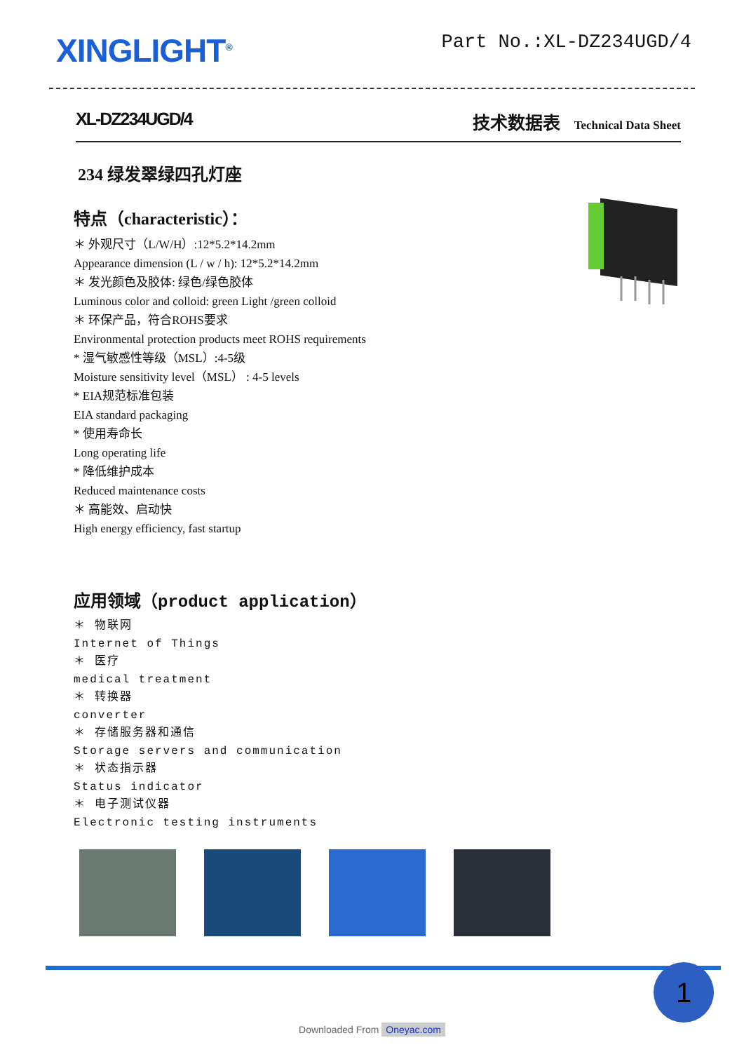XINGLIGHT<sup>®</sup>
Part No.:XL-DZ234UGD/4
XL-DZ234UGD/4 技术数据表 Technical Data Sheet
234 绿发翠绿四孔灯座
特点（characteristic）：
＊ 外观尺寸（L/W/H）:12*5.2*14.2mm
Appearance dimension (L / w / h): 12*5.2*14.2mm
＊ 发光颜色及胶体: 绿色/绿色胶体
Luminous color and colloid: green Light /green colloid
＊ 环保产品，符合ROHS要求
Environmental protection products meet ROHS requirements
* 湿气敏感性等级（MSL）:4-5级
Moisture sensitivity level（MSL） : 4-5 levels
* EIA规范标准包装
EIA standard packaging
* 使用寿命长
Long operating life
* 降低维护成本
Reduced maintenance costs
＊ 高能效、启动快
High energy efficiency, fast startup
应用领域（product application）
＊ 物联网
Internet of Things
＊ 医疗
medical treatment
＊ 转换器
converter
＊ 存储服务器和通信
Storage servers and communication
＊ 状态指示器
Status indicator
＊ 电子测试仪器
Electronic testing instruments
1
Downloaded From Oneyac.com